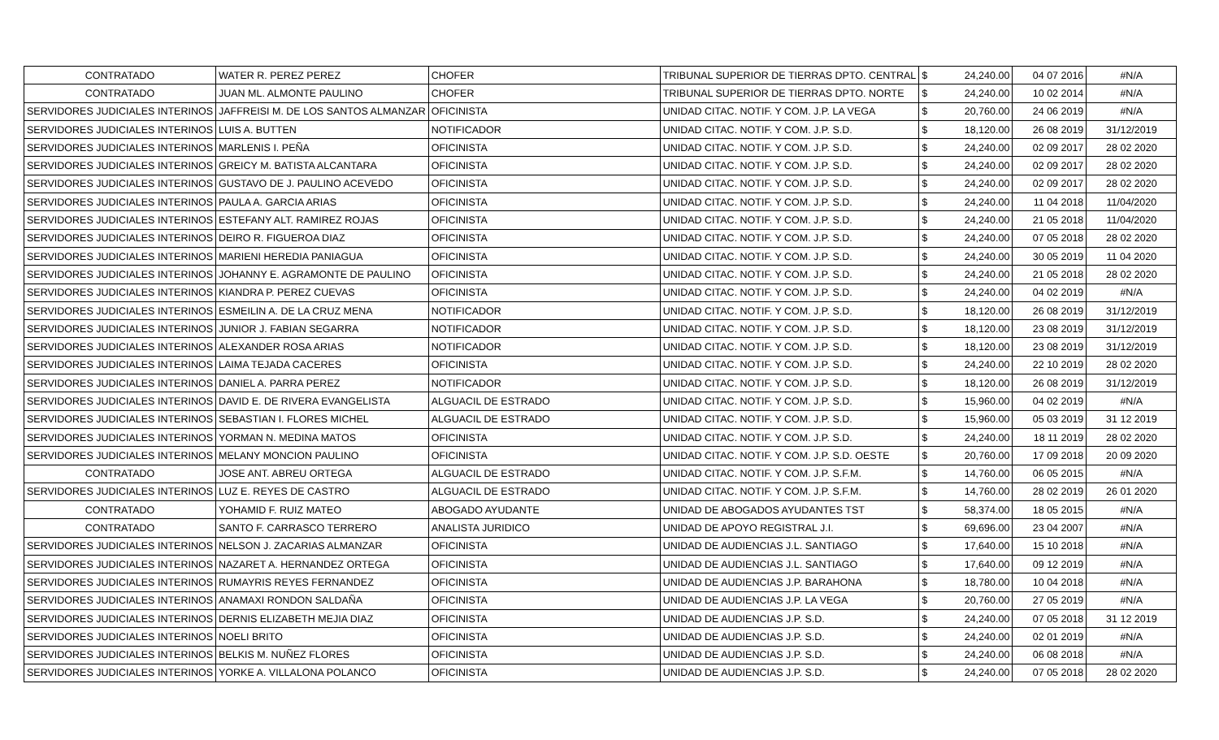| CONTRATADO | WATER R. PEREZ PEREZ | CHOFER | TRIBUNAL SUPERIOR DE TIERRAS DPTO. CENTRAL | $ | 24,240.00 | 04 07 2016 | #N/A |
| CONTRATADO | JUAN ML. ALMONTE PAULINO | CHOFER | TRIBUNAL SUPERIOR DE TIERRAS DPTO. NORTE | $ | 24,240.00 | 10 02 2014 | #N/A |
| SERVIDORES JUDICIALES INTERINOS | JAFFREISI M. DE LOS SANTOS ALMANZAR | OFICINISTA | UNIDAD CITAC. NOTIF. Y COM. J.P. LA VEGA | $ | 20,760.00 | 24 06 2019 | #N/A |
| SERVIDORES JUDICIALES INTERINOS | LUIS A. BUTTEN | NOTIFICADOR | UNIDAD CITAC. NOTIF. Y COM. J.P. S.D. | $ | 18,120.00 | 26 08 2019 | 31/12/2019 |
| SERVIDORES JUDICIALES INTERINOS | MARLENIS I. PEÑA | OFICINISTA | UNIDAD CITAC. NOTIF. Y COM. J.P. S.D. | $ | 24,240.00 | 02 09 2017 | 28 02 2020 |
| SERVIDORES JUDICIALES INTERINOS | GREICY M. BATISTA ALCANTARA | OFICINISTA | UNIDAD CITAC. NOTIF. Y COM. J.P. S.D. | $ | 24,240.00 | 02 09 2017 | 28 02 2020 |
| SERVIDORES JUDICIALES INTERINOS | GUSTAVO DE J. PAULINO ACEVEDO | OFICINISTA | UNIDAD CITAC. NOTIF. Y COM. J.P. S.D. | $ | 24,240.00 | 02 09 2017 | 28 02 2020 |
| SERVIDORES JUDICIALES INTERINOS | PAULA A. GARCIA ARIAS | OFICINISTA | UNIDAD CITAC. NOTIF. Y COM. J.P. S.D. | $ | 24,240.00 | 11 04 2018 | 11/04/2020 |
| SERVIDORES JUDICIALES INTERINOS | ESTEFANY ALT. RAMIREZ ROJAS | OFICINISTA | UNIDAD CITAC. NOTIF. Y COM. J.P. S.D. | $ | 24,240.00 | 21 05 2018 | 11/04/2020 |
| SERVIDORES JUDICIALES INTERINOS | DEIRO R. FIGUEROA DIAZ | OFICINISTA | UNIDAD CITAC. NOTIF. Y COM. J.P. S.D. | $ | 24,240.00 | 07 05 2018 | 28 02 2020 |
| SERVIDORES JUDICIALES INTERINOS | MARIENI HEREDIA PANIAGUA | OFICINISTA | UNIDAD CITAC. NOTIF. Y COM. J.P. S.D. | $ | 24,240.00 | 30 05 2019 | 11 04 2020 |
| SERVIDORES JUDICIALES INTERINOS | JOHANNY E. AGRAMONTE DE PAULINO | OFICINISTA | UNIDAD CITAC. NOTIF. Y COM. J.P. S.D. | $ | 24,240.00 | 21 05 2018 | 28 02 2020 |
| SERVIDORES JUDICIALES INTERINOS | KIANDRA P. PEREZ CUEVAS | OFICINISTA | UNIDAD CITAC. NOTIF. Y COM. J.P. S.D. | $ | 24,240.00 | 04 02 2019 | #N/A |
| SERVIDORES JUDICIALES INTERINOS | ESMEILIN A. DE LA CRUZ MENA | NOTIFICADOR | UNIDAD CITAC. NOTIF. Y COM. J.P. S.D. | $ | 18,120.00 | 26 08 2019 | 31/12/2019 |
| SERVIDORES JUDICIALES INTERINOS | JUNIOR J. FABIAN SEGARRA | NOTIFICADOR | UNIDAD CITAC. NOTIF. Y COM. J.P. S.D. | $ | 18,120.00 | 23 08 2019 | 31/12/2019 |
| SERVIDORES JUDICIALES INTERINOS | ALEXANDER ROSA ARIAS | NOTIFICADOR | UNIDAD CITAC. NOTIF. Y COM. J.P. S.D. | $ | 18,120.00 | 23 08 2019 | 31/12/2019 |
| SERVIDORES JUDICIALES INTERINOS | LAIMA TEJADA CACERES | OFICINISTA | UNIDAD CITAC. NOTIF. Y COM. J.P. S.D. | $ | 24,240.00 | 22 10 2019 | 28 02 2020 |
| SERVIDORES JUDICIALES INTERINOS | DANIEL A. PARRA PEREZ | NOTIFICADOR | UNIDAD CITAC. NOTIF. Y COM. J.P. S.D. | $ | 18,120.00 | 26 08 2019 | 31/12/2019 |
| SERVIDORES JUDICIALES INTERINOS | DAVID E. DE RIVERA EVANGELISTA | ALGUACIL DE ESTRADO | UNIDAD CITAC. NOTIF. Y COM. J.P. S.D. | $ | 15,960.00 | 04 02 2019 | #N/A |
| SERVIDORES JUDICIALES INTERINOS | SEBASTIAN I. FLORES MICHEL | ALGUACIL DE ESTRADO | UNIDAD CITAC. NOTIF. Y COM. J.P. S.D. | $ | 15,960.00 | 05 03 2019 | 31 12 2019 |
| SERVIDORES JUDICIALES INTERINOS | YORMAN N. MEDINA MATOS | OFICINISTA | UNIDAD CITAC. NOTIF. Y COM. J.P. S.D. | $ | 24,240.00 | 18 11 2019 | 28 02 2020 |
| SERVIDORES JUDICIALES INTERINOS | MELANY MONCION PAULINO | OFICINISTA | UNIDAD CITAC. NOTIF. Y COM. J.P. S.D. OESTE | $ | 20,760.00 | 17 09 2018 | 20 09 2020 |
| CONTRATADO | JOSE ANT. ABREU ORTEGA | ALGUACIL DE ESTRADO | UNIDAD CITAC. NOTIF. Y COM. J.P. S.F.M. | $ | 14,760.00 | 06 05 2015 | #N/A |
| SERVIDORES JUDICIALES INTERINOS | LUZ E. REYES DE CASTRO | ALGUACIL DE ESTRADO | UNIDAD CITAC. NOTIF. Y COM. J.P. S.F.M. | $ | 14,760.00 | 28 02 2019 | 26 01 2020 |
| CONTRATADO | YOHAMID F. RUIZ MATEO | ABOGADO AYUDANTE | UNIDAD DE ABOGADOS AYUDANTES TST | $ | 58,374.00 | 18 05 2015 | #N/A |
| CONTRATADO | SANTO F. CARRASCO TERRERO | ANALISTA JURIDICO | UNIDAD DE APOYO REGISTRAL J.I. | $ | 69,696.00 | 23 04 2007 | #N/A |
| SERVIDORES JUDICIALES INTERINOS | NELSON J. ZACARIAS ALMANZAR | OFICINISTA | UNIDAD DE AUDIENCIAS J.L. SANTIAGO | $ | 17,640.00 | 15 10 2018 | #N/A |
| SERVIDORES JUDICIALES INTERINOS | NAZARET A. HERNANDEZ ORTEGA | OFICINISTA | UNIDAD DE AUDIENCIAS J.L. SANTIAGO | $ | 17,640.00 | 09 12 2019 | #N/A |
| SERVIDORES JUDICIALES INTERINOS | RUMAYRIS REYES FERNANDEZ | OFICINISTA | UNIDAD DE AUDIENCIAS J.P. BARAHONA | $ | 18,780.00 | 10 04 2018 | #N/A |
| SERVIDORES JUDICIALES INTERINOS | ANAMAXI RONDON SALDAÑA | OFICINISTA | UNIDAD DE AUDIENCIAS J.P. LA VEGA | $ | 20,760.00 | 27 05 2019 | #N/A |
| SERVIDORES JUDICIALES INTERINOS | DERNIS ELIZABETH MEJIA DIAZ | OFICINISTA | UNIDAD DE AUDIENCIAS J.P. S.D. | $ | 24,240.00 | 07 05 2018 | 31 12 2019 |
| SERVIDORES JUDICIALES INTERINOS | NOELI BRITO | OFICINISTA | UNIDAD DE AUDIENCIAS J.P. S.D. | $ | 24,240.00 | 02 01 2019 | #N/A |
| SERVIDORES JUDICIALES INTERINOS | BELKIS M. NUÑEZ FLORES | OFICINISTA | UNIDAD DE AUDIENCIAS J.P. S.D. | $ | 24,240.00 | 06 08 2018 | #N/A |
| SERVIDORES JUDICIALES INTERINOS | YORKE A. VILLALONA POLANCO | OFICINISTA | UNIDAD DE AUDIENCIAS J.P. S.D. | $ | 24,240.00 | 07 05 2018 | 28 02 2020 |